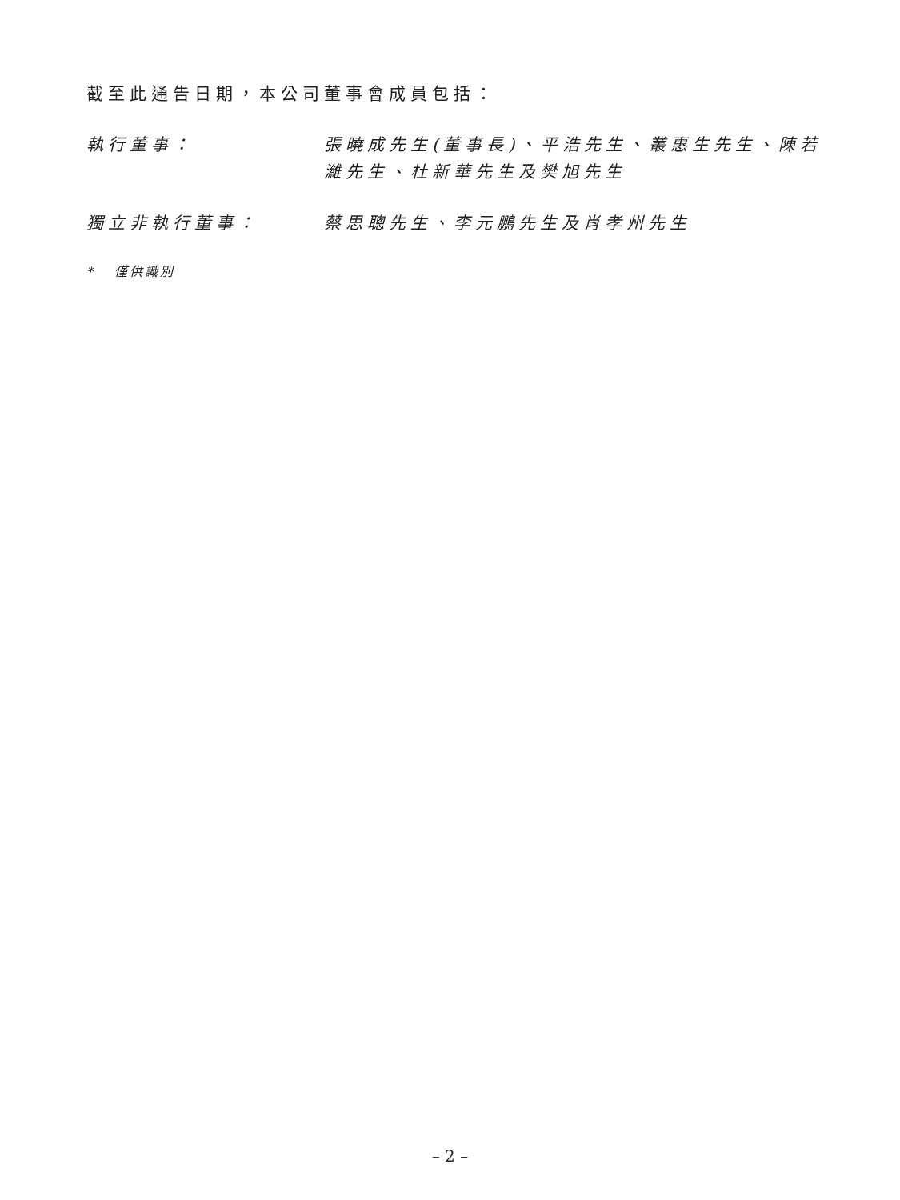截至此通告日期，本公司董事會成員包括：
執行董事： 張曉成先生(董事長)、平浩先生、叢惠生先生、陳若濰先生、杜新華先生及樊旭先生
獨立非執行董事： 蔡思聰先生、李元鵬先生及肖孝州先生
* 僅供識別
– 2 –